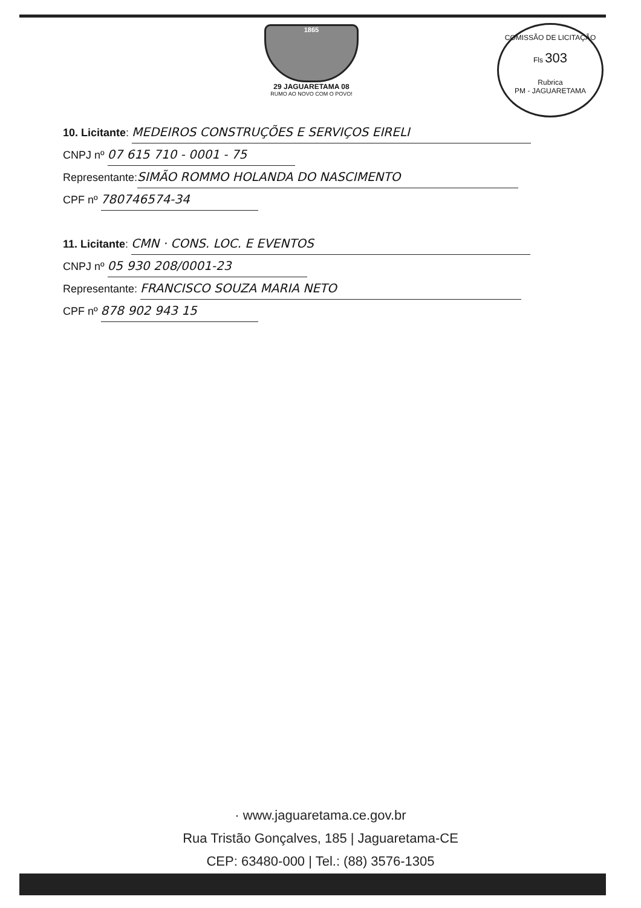1865
29 JAGUARETAMA 08
RUMO AO NOVO COM O POVO!
COMISSÃO DE LICITAÇÃO
Fls 303
Rubrica
PM - JAGUARETAMA
10. Licitante: MEDEIROS CONSTRUÇÕES E SERVIÇOS EIRELI
CNPJ nº 07 615 710 - 0001 - 75
Representante: SIMÃO ROMMO HOLANDA DO NASCIMENTO
CPF nº 780746574-34
11. Licitante: CMN · CONS. LOC. E EVENTOS
CNPJ nº 05 930 208/0001-23
Representante: FRANCISCO SOUZA MARIA NETO
CPF nº 878 902 943 15
· www.jaguaretama.ce.gov.br
Rua Tristão Gonçalves, 185 | Jaguaretama-CE
CEP: 63480-000 | Tel.: (88) 3576-1305